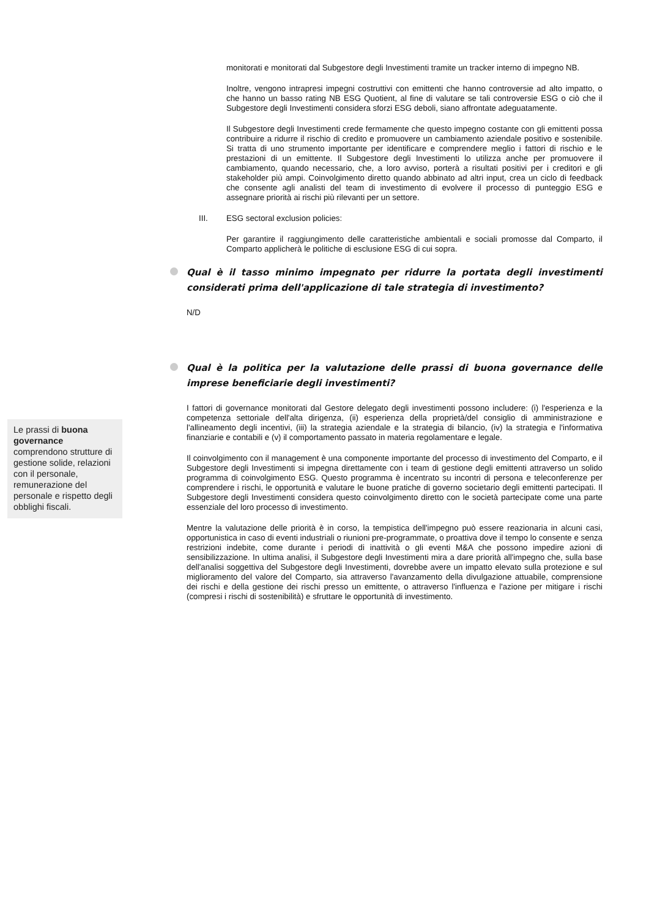monitorati e monitorati dal Subgestore degli Investimenti tramite un tracker interno di impegno NB.
Inoltre, vengono intrapresi impegni costruttivi con emittenti che hanno controversie ad alto impatto, o che hanno un basso rating NB ESG Quotient, al fine di valutare se tali controversie ESG o ciò che il Subgestore degli Investimenti considera sforzi ESG deboli, siano affrontate adeguatamente.
Il Subgestore degli Investimenti crede fermamente che questo impegno costante con gli emittenti possa contribuire a ridurre il rischio di credito e promuovere un cambiamento aziendale positivo e sostenibile. Si tratta di uno strumento importante per identificare e comprendere meglio i fattori di rischio e le prestazioni di un emittente. Il Subgestore degli Investimenti lo utilizza anche per promuovere il cambiamento, quando necessario, che, a loro avviso, porterà a risultati positivi per i creditori e gli stakeholder più ampi. Coinvolgimento diretto quando abbinato ad altri input, crea un ciclo di feedback che consente agli analisti del team di investimento di evolvere il processo di punteggio ESG e assegnare priorità ai rischi più rilevanti per un settore.
III. ESG sectoral exclusion policies:
Per garantire il raggiungimento delle caratteristiche ambientali e sociali promosse dal Comparto, il Comparto applicherà le politiche di esclusione ESG di cui sopra.
Qual è il tasso minimo impegnato per ridurre la portata degli investimenti considerati prima dell'applicazione di tale strategia di investimento?
N/D
Qual è la politica per la valutazione delle prassi di buona governance delle imprese beneficiarie degli investimenti?
I fattori di governance monitorati dal Gestore delegato degli investimenti possono includere: (i) l'esperienza e la competenza settoriale dell'alta dirigenza, (ii) esperienza della proprietà/del consiglio di amministrazione e l'allineamento degli incentivi, (iii) la strategia aziendale e la strategia di bilancio, (iv) la strategia e l'informativa finanziarie e contabili e (v) il comportamento passato in materia regolamentare e legale.
Il coinvolgimento con il management è una componente importante del processo di investimento del Comparto, e il Subgestore degli Investimenti si impegna direttamente con i team di gestione degli emittenti attraverso un solido programma di coinvolgimento ESG. Questo programma è incentrato su incontri di persona e teleconferenze per comprendere i rischi, le opportunità e valutare le buone pratiche di governo societario degli emittenti partecipati. Il Subgestore degli Investimenti considera questo coinvolgimento diretto con le società partecipate come una parte essenziale del loro processo di investimento.
Mentre la valutazione delle priorità è in corso, la tempistica dell'impegno può essere reazionaria in alcuni casi, opportunistica in caso di eventi industriali o riunioni pre-programmate, o proattiva dove il tempo lo consente e senza restrizioni indebite, come durante i periodi di inattività o gli eventi M&A che possono impedire azioni di sensibilizzazione. In ultima analisi, il Subgestore degli Investimenti mira a dare priorità all'impegno che, sulla base dell'analisi soggettiva del Subgestore degli Investimenti, dovrebbe avere un impatto elevato sulla protezione e sul miglioramento del valore del Comparto, sia attraverso l'avanzamento della divulgazione attuabile, comprensione dei rischi e della gestione dei rischi presso un emittente, o attraverso l'influenza e l'azione per mitigare i rischi (compresi i rischi di sostenibilità) e sfruttare le opportunità di investimento.
Le prassi di buona governance comprendono strutture di gestione solide, relazioni con il personale, remunerazione del personale e rispetto degli obblighi fiscali.